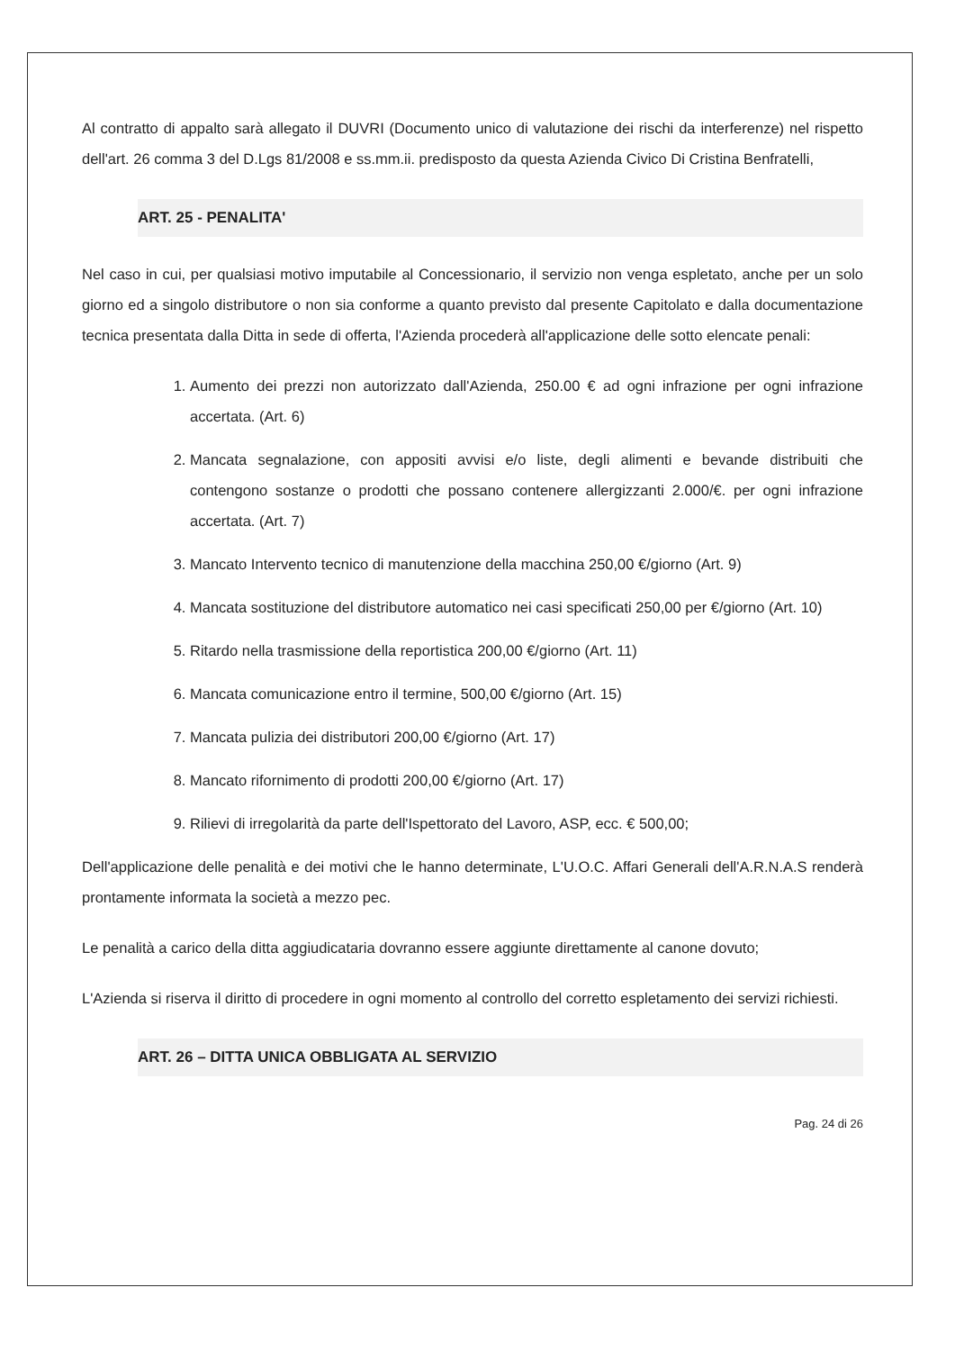Al contratto di appalto sarà allegato il DUVRI (Documento unico di valutazione dei rischi da interferenze) nel rispetto dell'art. 26 comma 3 del D.Lgs 81/2008 e ss.mm.ii. predisposto da questa Azienda Civico Di Cristina Benfratelli,
ART. 25 - PENALITA'
Nel caso in cui, per qualsiasi motivo imputabile al Concessionario, il servizio non venga espletato, anche per un solo giorno ed a singolo distributore o non sia conforme a quanto previsto dal presente Capitolato e dalla documentazione tecnica presentata dalla Ditta in sede di offerta, l'Azienda procederà all'applicazione delle sotto elencate penali:
1. Aumento dei prezzi non autorizzato dall'Azienda, 250.00 € ad ogni infrazione per ogni infrazione accertata. (Art. 6)
2. Mancata segnalazione, con appositi avvisi e/o liste, degli alimenti e bevande distribuiti che contengono sostanze o prodotti che possano contenere allergizzanti 2.000/€. per ogni infrazione accertata. (Art. 7)
3. Mancato Intervento tecnico di manutenzione della macchina 250,00 €/giorno (Art. 9)
4. Mancata sostituzione del distributore automatico nei casi specificati 250,00 per €/giorno (Art. 10)
5. Ritardo nella trasmissione della reportistica 200,00 €/giorno (Art. 11)
6. Mancata comunicazione entro il termine, 500,00 €/giorno (Art. 15)
7. Mancata pulizia dei distributori 200,00 €/giorno (Art. 17)
8. Mancato rifornimento di prodotti 200,00 €/giorno (Art. 17)
9. Rilievi di irregolarità da parte dell'Ispettorato del Lavoro, ASP, ecc. € 500,00;
Dell'applicazione delle penalità e dei motivi che le hanno determinate, L'U.O.C. Affari Generali dell'A.R.N.A.S renderà prontamente informata la società a mezzo pec.
Le penalità a carico della ditta aggiudicataria dovranno essere aggiunte direttamente al canone dovuto;
L'Azienda si riserva il diritto di procedere in ogni momento al controllo del corretto espletamento dei servizi richiesti.
ART. 26 – DITTA UNICA OBBLIGATA AL SERVIZIO
Pag. 24 di 26